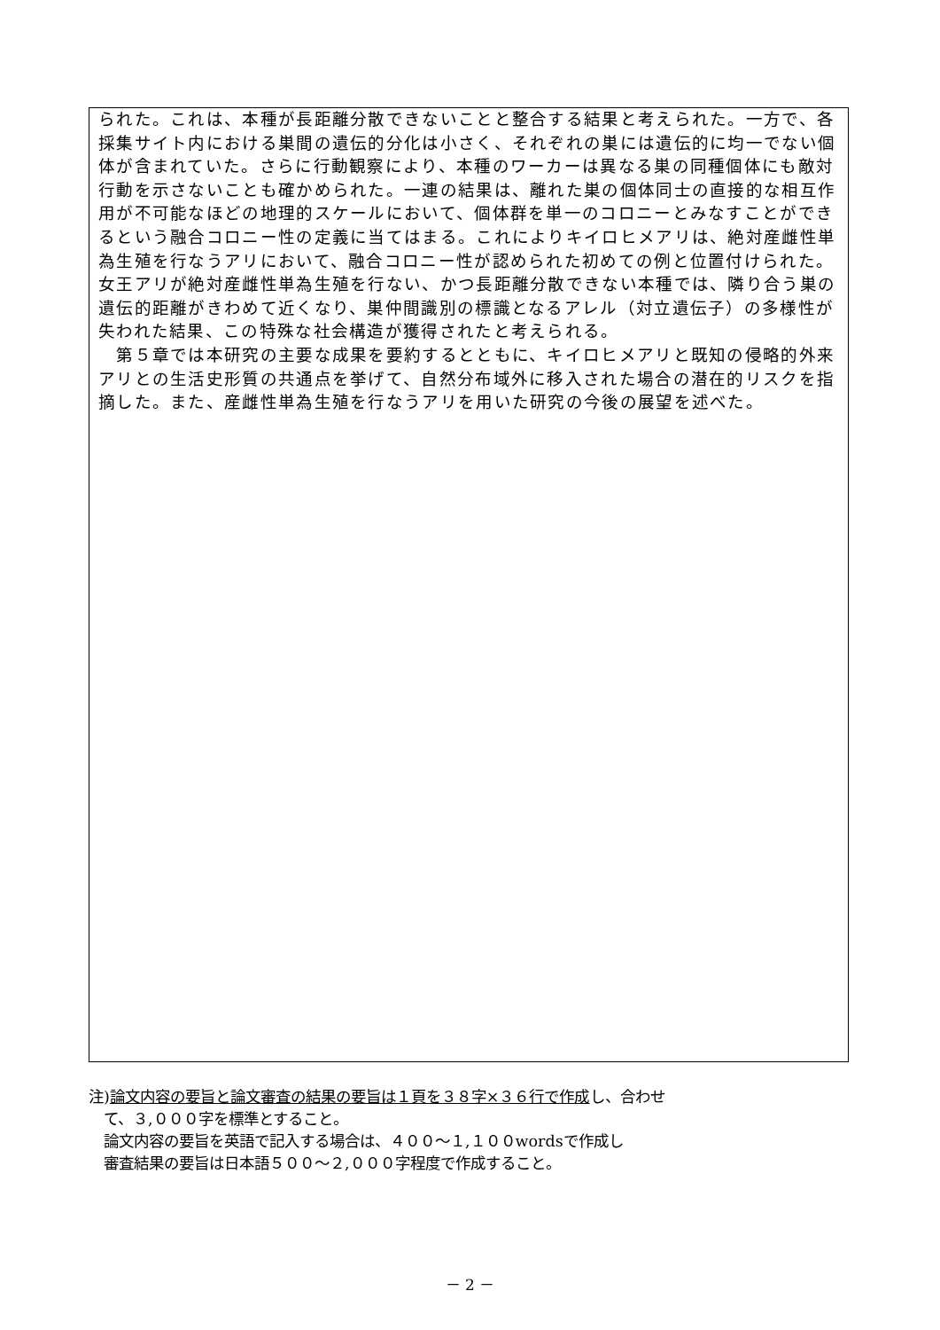られた。これは、本種が長距離分散できないことと整合する結果と考えられた。一方で、各採集サイト内における巣間の遺伝的分化は小さく、それぞれの巣には遺伝的に均一でない個体が含まれていた。さらに行動観察により、本種のワーカーは異なる巣の同種個体にも敵対行動を示さないことも確かめられた。一連の結果は、離れた巣の個体同士の直接的な相互作用が不可能なほどの地理的スケールにおいて、個体群を単一のコロニーとみなすことができるという融合コロニー性の定義に当てはまる。これによりキイロヒメアリは、絶対産雌性単為生殖を行なうアリにおいて、融合コロニー性が認められた初めての例と位置付けられた。女王アリが絶対産雌性単為生殖を行ない、かつ長距離分散できない本種では、隣り合う巣の遺伝的距離がきわめて近くなり、巣仲間識別の標識となるアレル（対立遺伝子）の多様性が失われた結果、この特殊な社会構造が獲得されたと考えられる。
　第５章では本研究の主要な成果を要約するとともに、キイロヒメアリと既知の侵略的外来アリとの生活史形質の共通点を挙げて、自然分布域外に移入された場合の潜在的リスクを指摘した。また、産雌性単為生殖を行なうアリを用いた研究の今後の展望を述べた。
注)論文内容の要旨と論文審査の結果の要旨は１頁を３８字×３６行で作成し、合わせ
　て、３,０００字を標準とすること。
　論文内容の要旨を英語で記入する場合は、４００～１,１００wordsで作成し
　審査結果の要旨は日本語５００～２,０００字程度で作成すること。
－ 2 －